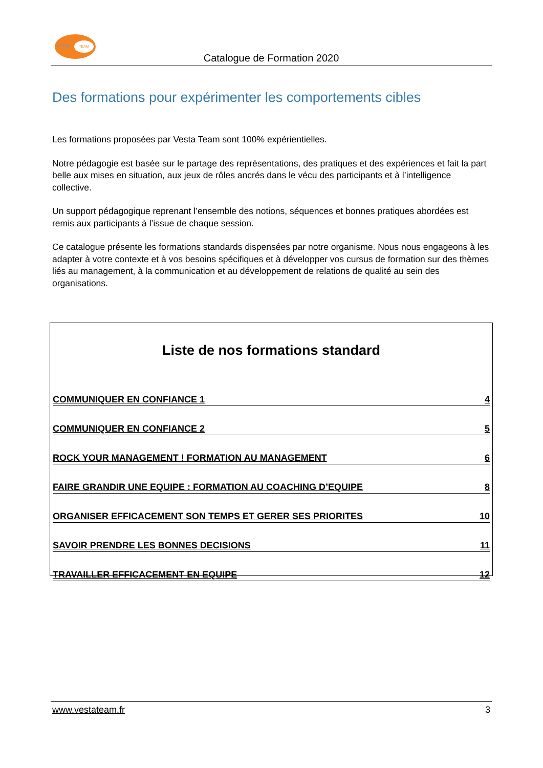VESTA
TEAM
Catalogue de Formation 2020
Des formations pour expérimenter les comportements cibles
Les formations proposées par Vesta Team sont 100% expérientielles.
Notre pédagogie est basée sur le partage des représentations, des pratiques et des expériences et fait la part belle aux mises en situation, aux jeux de rôles ancrés dans le vécu des participants et à l’intelligence collective.
Un support pédagogique reprenant l’ensemble des notions, séquences et bonnes pratiques abordées est remis aux participants à l’issue de chaque session.
Ce catalogue présente les formations standards dispensées par notre organisme. Nous nous engageons à les adapter à votre contexte et à vos besoins spécifiques et à développer vos cursus de formation sur des thèmes liés au management, à la communication et au développement de relations de qualité au sein des organisations.
Liste de nos formations standard
COMMUNIQUER EN CONFIANCE 1 4
COMMUNIQUER EN CONFIANCE 2 5
ROCK YOUR MANAGEMENT ! FORMATION AU MANAGEMENT 6
FAIRE GRANDIR UNE EQUIPE : FORMATION AU COACHING D’EQUIPE 8
ORGANISER EFFICACEMENT SON TEMPS ET GERER SES PRIORITES 10
SAVOIR PRENDRE LES BONNES DECISIONS 11
TRAVAILLER EFFICACEMENT EN EQUIPE 12
www.vestateam.fr 3